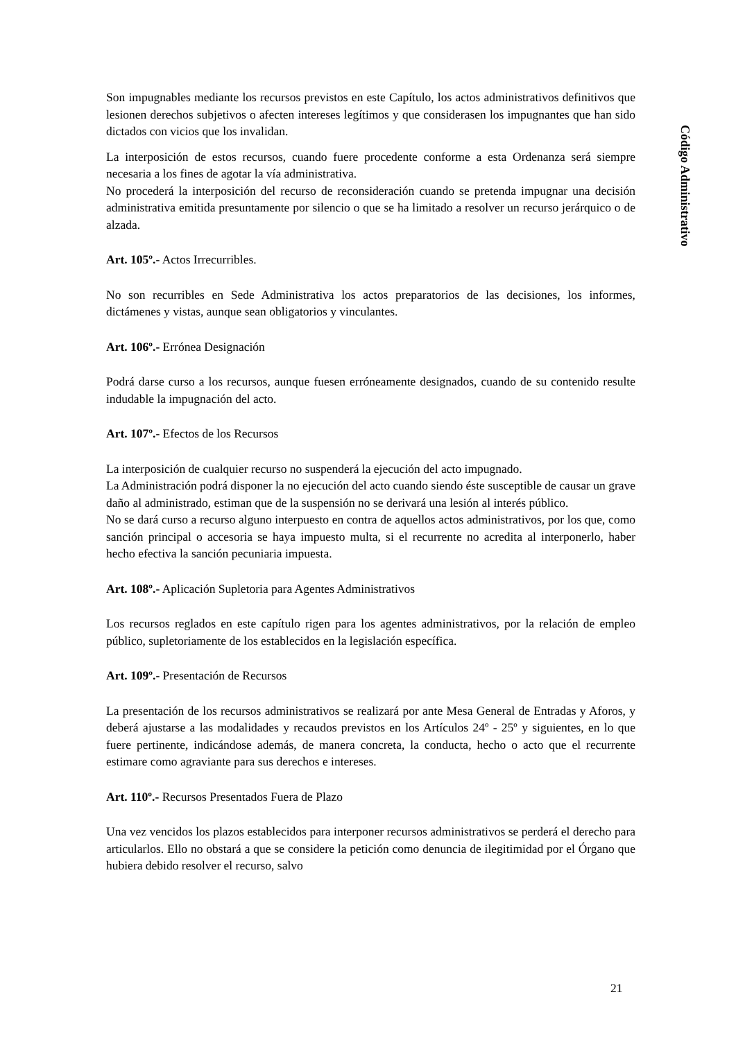Código Administrativo
Son impugnables mediante los recursos previstos en este Capítulo, los actos administrativos definitivos que lesionen derechos subjetivos o afecten intereses legítimos y que considerasen los impugnantes que han sido dictados con vicios que los invalidan.
La interposición de estos recursos, cuando fuere procedente conforme a esta Ordenanza será siempre necesaria a los fines de agotar la vía administrativa.
No procederá la interposición del recurso de reconsideración cuando se pretenda impugnar una decisión administrativa emitida presuntamente por silencio o que se ha limitado a resolver un recurso jerárquico o de alzada.
Art. 105º.- Actos Irrecurribles.
No son recurribles en Sede Administrativa los actos preparatorios de las decisiones, los informes, dictámenes y vistas, aunque sean obligatorios y vinculantes.
Art. 106º.- Errónea Designación
Podrá darse curso a los recursos, aunque fuesen erróneamente designados, cuando de su contenido resulte indudable la impugnación del acto.
Art. 107º.- Efectos de los Recursos
La interposición de cualquier recurso no suspenderá la ejecución del acto impugnado.
La Administración podrá disponer la no ejecución del acto cuando siendo éste susceptible de causar un grave daño al administrado, estiman que de la suspensión no se derivará una lesión al interés público.
No se dará curso a recurso alguno interpuesto en contra de aquellos actos administrativos, por los que, como sanción principal o accesoria se haya impuesto multa, si el recurrente no acredita al interponerlo, haber hecho efectiva la sanción pecuniaria impuesta.
Art. 108º.- Aplicación Supletoria para Agentes Administrativos
Los recursos reglados en este capítulo rigen para los agentes administrativos, por la relación de empleo público, supletoriamente de los establecidos en la legislación específica.
Art. 109º.- Presentación de Recursos
La presentación de los recursos administrativos se realizará por ante Mesa General de Entradas y Aforos, y deberá ajustarse a las modalidades y recaudos previstos en los Artículos 24º - 25º y siguientes, en lo que fuere pertinente, indicándose además, de manera concreta, la conducta, hecho o acto que el recurrente estimare como agraviante para sus derechos e intereses.
Art. 110º.- Recursos Presentados Fuera de Plazo
Una vez vencidos los plazos establecidos para interponer recursos administrativos se perderá el derecho para articularlos. Ello no obstará a que se considere la petición como denuncia de ilegitimidad por el Órgano que hubiera debido resolver el recurso, salvo
21